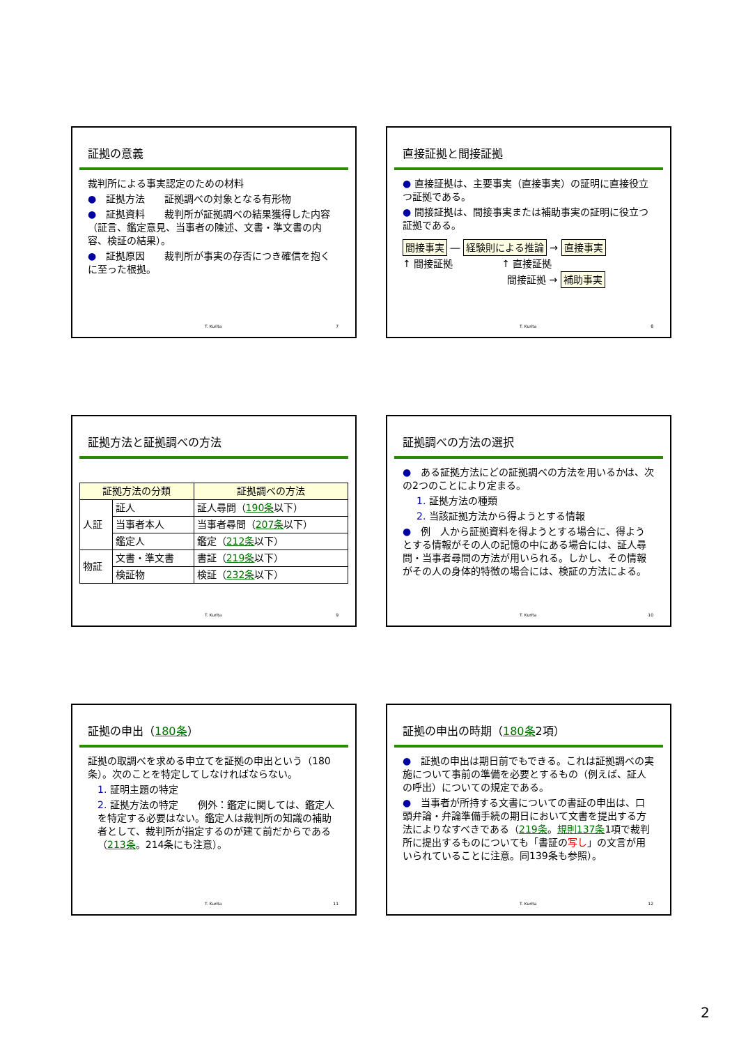証拠の意義
裁判所による事実認定のための材料
●　証拠方法　　証拠調べの対象となる有形物
●　証拠資料　　裁判所が証拠調べの結果獲得した内容（証言、鑑定意見、当事者の陳述、文書・準文書の内容、検証の結果）。
●　証拠原因　　裁判所が事実の存否につき確信を抱くに至った根拠。
T. Kurita 7
直接証拠と間接証拠
● 直接証拠は、主要事実（直接事実）の証明に直接役立つ証拠である。
● 間接証拠は、間接事実または補助事実の証明に役立つ証拠である。
間接事実 ― 経験則による推論 → 直接事実
↑ 間接証拠　　　　　↑ 直接証拠
間接証拠 → 補助事実
T. Kurita 8
証拠方法と証拠調べの方法
| 証拠方法の分類 | | 証拠調べの方法 |
| --- | --- | --- |
| 人証 | 証人 | 証人尋問（ 190条 以下） |
| | 当事者本人 | 当事者尋問（ 207条 以下） |
| | 鑑定人 | 鑑定（ 212条 以下） |
| 物証 | 文書・準文書 | 書証（ 219条 以下） |
| | 検証物 | 検証（ 232条 以下） |
T. Kurita 9
証拠調べの方法の選択
●　ある証拠方法にどの証拠調べの方法を用いるかは、次の2つのことにより定まる。
1. 証拠方法の種類
2. 当該証拠方法から得ようとする情報
●　例　人から証拠資料を得ようとする場合に、得ようとする情報がその人の記憶の中にある場合には、証人尋問・当事者尋問の方法が用いられる。しかし、その情報がその人の身体的特徴の場合には、検証の方法による。
T. Kurita 10
証拠の申出（180条）
証拠の取調べを求める申立てを証拠の申出という（180条）。次のことを特定してしなければならない。
1. 証明主題の特定
2. 証拠方法の特定　　例外：鑑定に関しては、鑑定人を特定する必要はない。鑑定人は裁判所の知識の補助者として、裁判所が指定するのが建て前だからである（213条。214条にも注意）。
T. Kurita 11
証拠の申出の時期（180条2項）
●　証拠の申出は期日前でもできる。これは証拠調べの実施について事前の準備を必要とするもの（例えば、証人の呼出）についての規定である。
●　当事者が所持する文書についての書証の申出は、口頭弁論・弁論準備手続の期日において文書を提出する方法によりなすべきである（219条。規則137条1項で裁判所に提出するものについても「書証の写し」の文言が用いられていることに注意。同139条も参照）。
T. Kurita 12
2